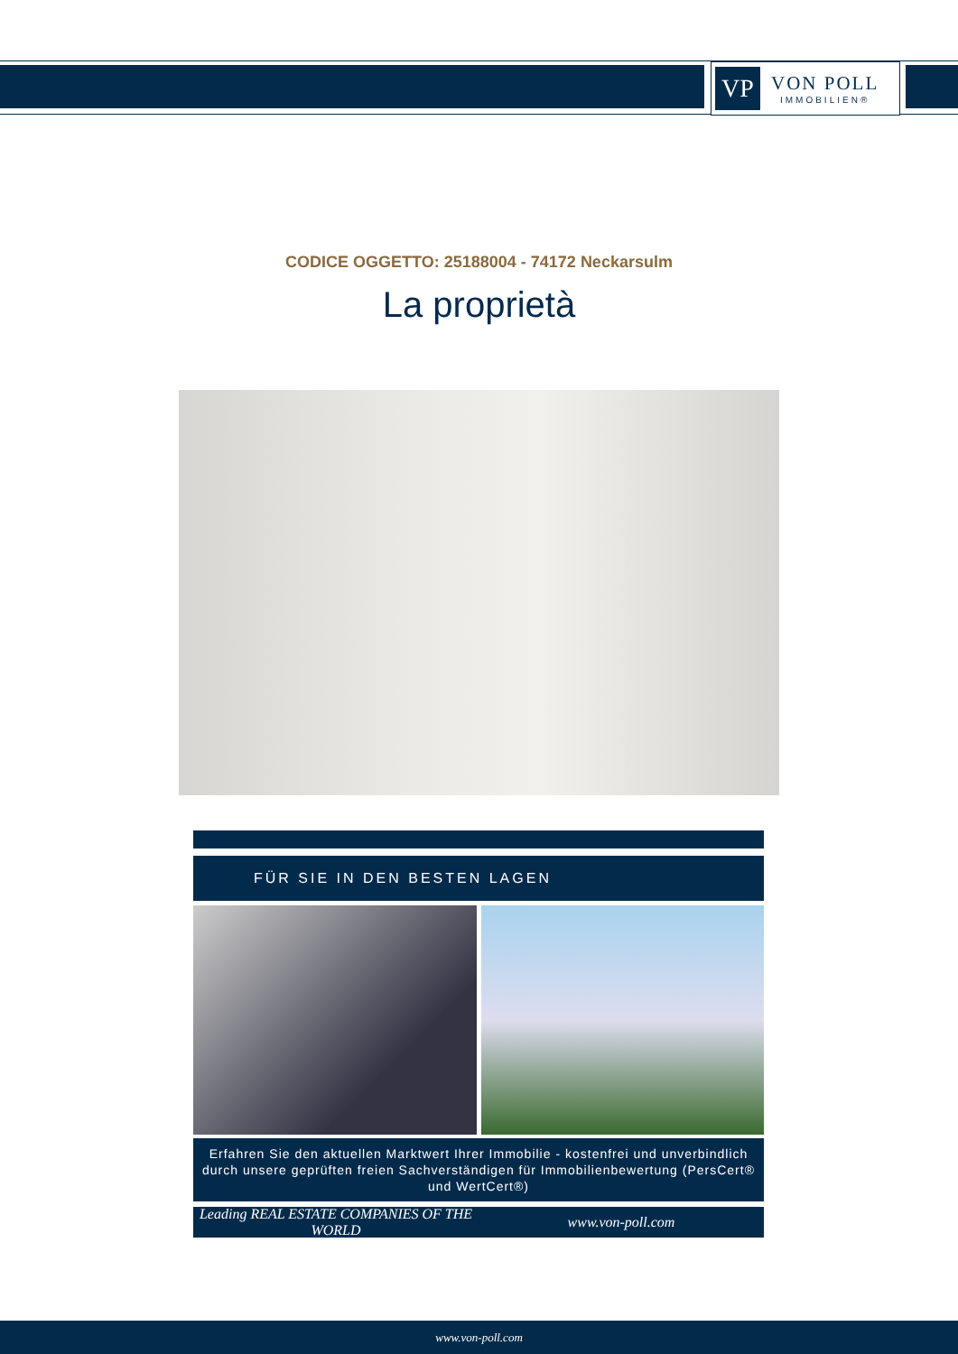VP
VON POLL
IMMOBILIEN®
CODICE OGGETTO: 25188004 - 74172 Neckarsulm
La proprietà
FÜR SIE IN DEN BESTEN LAGEN
Erfahren Sie den aktuellen Marktwert Ihrer Immobilie - kostenfrei und unverbindlich durch unsere geprüften freien Sachverständigen für Immobilienbewertung (PersCert® und WertCert®)
Leading REAL ESTATE COMPANIES OF THE WORLD
www.von-poll.com
www.von-poll.com